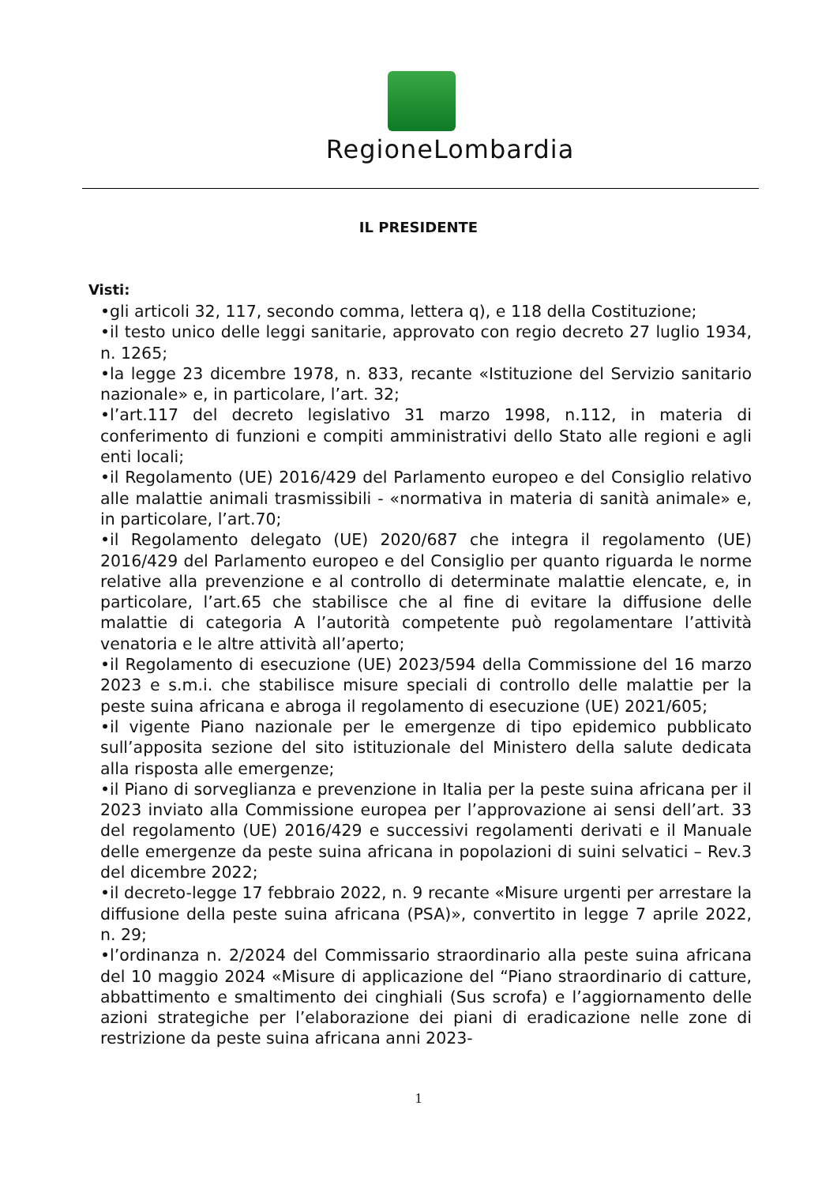RegioneLombardia
IL PRESIDENTE
Visti:
•gli articoli 32, 117, secondo comma, lettera q), e 118 della Costituzione;
•il testo unico delle leggi sanitarie, approvato con regio decreto 27 luglio 1934, n. 1265;
•la legge 23 dicembre 1978, n. 833, recante «Istituzione del Servizio sanitario nazionale» e, in particolare, l’art. 32;
•l’art.117 del decreto legislativo 31 marzo 1998, n.112, in materia di conferimento di funzioni e compiti amministrativi dello Stato alle regioni e agli enti locali;
•il Regolamento (UE) 2016/429 del Parlamento europeo e del Consiglio relativo alle malattie animali trasmissibili - «normativa in materia di sanità animale» e, in particolare, l’art.70;
•il Regolamento delegato (UE) 2020/687 che integra il regolamento (UE) 2016/429 del Parlamento europeo e del Consiglio per quanto riguarda le norme relative alla prevenzione e al controllo di determinate malattie elencate, e, in particolare, l’art.65 che stabilisce che al fine di evitare la diffusione delle malattie di categoria A l’autorità competente può regolamentare l’attività venatoria e le altre attività all’aperto;
•il Regolamento di esecuzione (UE) 2023/594 della Commissione del 16 marzo 2023 e s.m.i. che stabilisce misure speciali di controllo delle malattie per la peste suina africana e abroga il regolamento di esecuzione (UE) 2021/605;
•il vigente Piano nazionale per le emergenze di tipo epidemico pubblicato sull’apposita sezione del sito istituzionale del Ministero della salute dedicata alla risposta alle emergenze;
•il Piano di sorveglianza e prevenzione in Italia per la peste suina africana per il 2023 inviato alla Commissione europea per l’approvazione ai sensi dell’art. 33 del regolamento (UE) 2016/429 e successivi regolamenti derivati e il Manuale delle emergenze da peste suina africana in popolazioni di suini selvatici – Rev.3 del dicembre 2022;
•il decreto-legge 17 febbraio 2022, n. 9 recante «Misure urgenti per arrestare la diffusione della peste suina africana (PSA)», convertito in legge 7 aprile 2022, n. 29;
•l’ordinanza n. 2/2024 del Commissario straordinario alla peste suina africana del 10 maggio 2024 «Misure di applicazione del “Piano straordinario di catture, abbattimento e smaltimento dei cinghiali (Sus scrofa) e l’aggiornamento delle azioni strategiche per l’elaborazione dei piani di eradicazione nelle zone di restrizione da peste suina africana anni 2023-
1